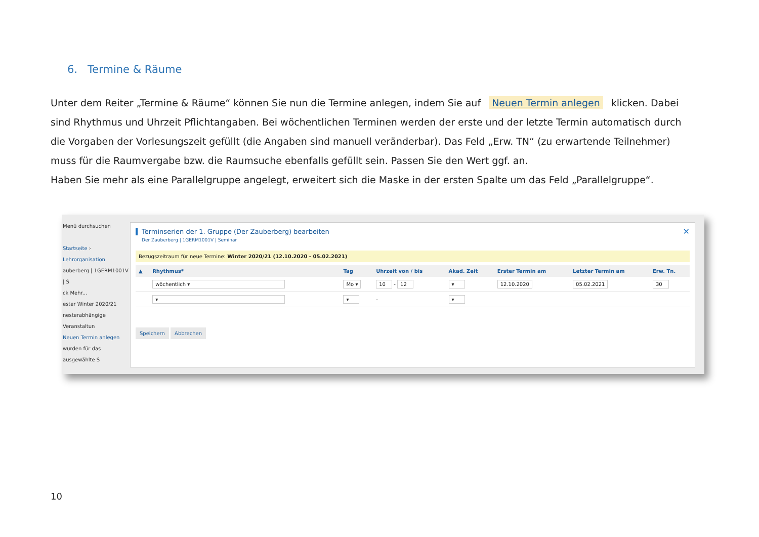6. Termine & Räume
Unter dem Reiter „Termine & Räume“ können Sie nun die Termine anlegen, indem Sie auf Neuen Termin anlegen klicken. Dabei sind Rhythmus und Uhrzeit Pflichtangaben. Bei wöchentlichen Terminen werden der erste und der letzte Termin automatisch durch die Vorgaben der Vorlesungszeit gefüllt (die Angaben sind manuell veränderbar). Das Feld „Erw. TN“ (zu erwartende Teilnehmer) muss für die Raumvergabe bzw. die Raumsuche ebenfalls gefüllt sein. Passen Sie den Wert ggf. an.
Haben Sie mehr als eine Parallelgruppe angelegt, erweitert sich die Maske in der ersten Spalte um das Feld „Parallelgruppe“.
Menü durchsuchen
Startseite › Lehrorganisation
auberberg | 1GERM1001V | S
ck Mehr...
ester Winter 2020/21
nesterabhängige Veranstaltun
Neuen Termin anlegen
wurden für das ausgewählte S
✕
Terminserien der 1. Gruppe (Der Zauberberg) bearbeiten
Der Zauberberg | 1GERM1001V | Seminar
Bezugszeitraum für neue Termine: Winter 2020/21 (12.10.2020 - 05.02.2021)
| ▲ | Rhythmus* | Tag | Uhrzeit von / bis | Akad. Zeit | Erster Termin am | Letzter Termin am | Erw. Tn. |
| --- | --- | --- | --- | --- | --- | --- | --- |
| | wöchentlich ▾ | Mo ▾ | 10 - 12 | ▾ | 12.10.2020 | 05.02.2021 | 30 |
| | ▾ | ▾ | - | ▾ | | | |
Speichern Abbrechen
10